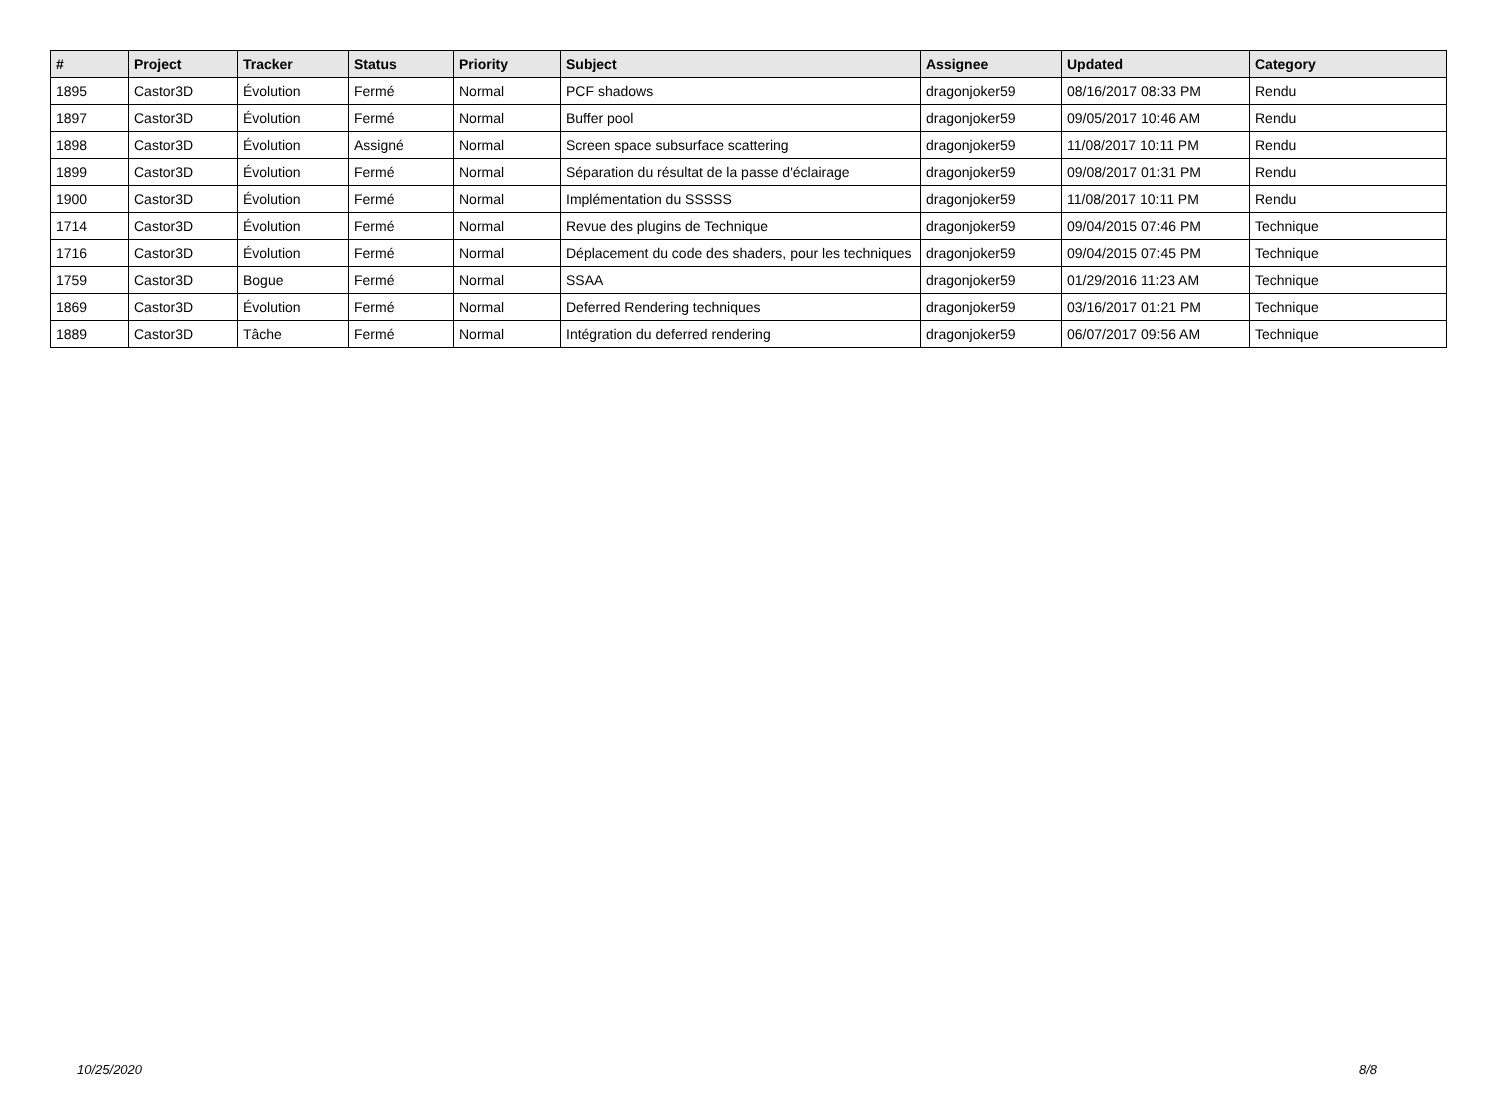| # | Project | Tracker | Status | Priority | Subject | Assignee | Updated | Category |
| --- | --- | --- | --- | --- | --- | --- | --- | --- |
| 1895 | Castor3D | Évolution | Fermé | Normal | PCF shadows | dragonjoker59 | 08/16/2017 08:33 PM | Rendu |
| 1897 | Castor3D | Évolution | Fermé | Normal | Buffer pool | dragonjoker59 | 09/05/2017 10:46 AM | Rendu |
| 1898 | Castor3D | Évolution | Assigné | Normal | Screen space subsurface scattering | dragonjoker59 | 11/08/2017 10:11 PM | Rendu |
| 1899 | Castor3D | Évolution | Fermé | Normal | Séparation du résultat de la passe d'éclairage | dragonjoker59 | 09/08/2017 01:31 PM | Rendu |
| 1900 | Castor3D | Évolution | Fermé | Normal | Implémentation du SSSSS | dragonjoker59 | 11/08/2017 10:11 PM | Rendu |
| 1714 | Castor3D | Évolution | Fermé | Normal | Revue des plugins de Technique | dragonjoker59 | 09/04/2015 07:46 PM | Technique |
| 1716 | Castor3D | Évolution | Fermé | Normal | Déplacement du code des shaders, pour les techniques | dragonjoker59 | 09/04/2015 07:45 PM | Technique |
| 1759 | Castor3D | Bogue | Fermé | Normal | SSAA | dragonjoker59 | 01/29/2016 11:23 AM | Technique |
| 1869 | Castor3D | Évolution | Fermé | Normal | Deferred Rendering techniques | dragonjoker59 | 03/16/2017 01:21 PM | Technique |
| 1889 | Castor3D | Tâche | Fermé | Normal | Intégration du deferred rendering | dragonjoker59 | 06/07/2017 09:56 AM | Technique |
10/25/2020 8/8